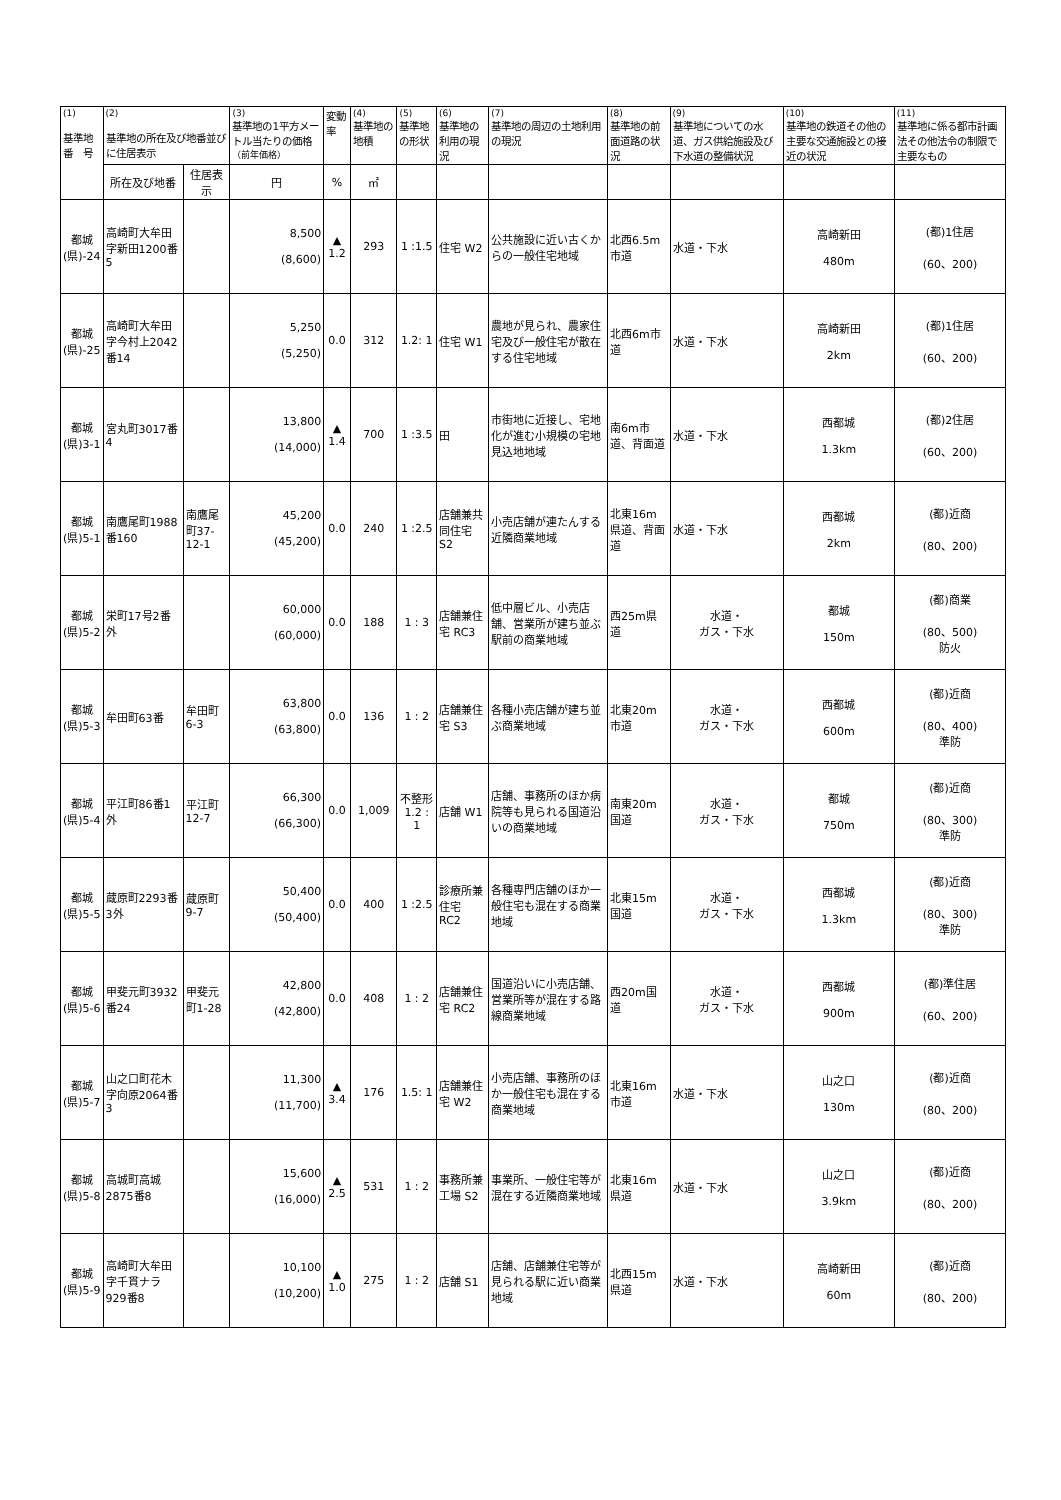| (1) 基準地 番 号 | (2) 基準地の所在及び地番並びに住居表示 | | (3) 基準地の1平方メートル当たりの価格 （前年価格） | 変動率 | (4) 基準地の地積 | (5) 基準地の形状 | (6) 基準地の利用の現況 | (7) 基準地の周辺の土地利用の現況 | (8) 基準地の前面道路の状況 | (9) 基準地についての水道、ガス供給施設及び下水道の整備状況 | (10) 基準地の鉄道その他の主要な交通施設との接近の状況 | (11) 基準地に係る都市計画法その他法令の制限で主要なもの |
| --- | --- | --- | --- | --- | --- | --- | --- | --- | --- | --- | --- | --- |
| | 所在及び地番 | 住居表示 | 円 | % | ㎡ | | | | | | | |
| 都城 (県)-24 | 高崎町大牟田字新田1200番5 | | 8,500 (8,600) | ▲ 1.2 | 293 | 1 :1.5 | 住宅 W2 | 公共施設に近い古くからの一般住宅地域 | 北西6.5m市道 | 水道・下水 | 高崎新田 480m | (都)1住居 (60、200) |
| 都城 (県)-25 | 高崎町大牟田字今村上2042番14 | | 5,250 (5,250) | 0.0 | 312 | 1.2: 1 | 住宅 W1 | 農地が見られ、農家住宅及び一般住宅が散在する住宅地域 | 北西6m市道 | 水道・下水 | 高崎新田 2km | (都)1住居 (60、200) |
| 都城 (県)3-1 | 宮丸町3017番4 | | 13,800 (14,000) | ▲ 1.4 | 700 | 1 :3.5 | 田 | 市街地に近接し、宅地化が進む小規模の宅地見込地地域 | 南6m市道、背面道 | 水道・下水 | 西都城 1.3km | (都)2住居 (60、200) |
| 都城 (県)5-1 | 南鷹尾町1988番160 | 南鷹尾町37-12-1 | 45,200 (45,200) | 0.0 | 240 | 1 :2.5 | 店舗兼共同住宅 S2 | 小売店舗が連たんする近隣商業地域 | 北東16m県道、背面道 | 水道・下水 | 西都城 2km | (都)近商 (80、200) |
| 都城 (県)5-2 | 栄町17号2番外 | | 60,000 (60,000) | 0.0 | 188 | 1 : 3 | 店舗兼住宅 RC3 | 低中層ビル、小売店舗、営業所が建ち並ぶ駅前の商業地域 | 西25m県道 | 水道・ ガス・下水 | 都城 150m | (都)商業 (80、500) 防火 |
| 都城 (県)5-3 | 牟田町63番 | 牟田町6-3 | 63,800 (63,800) | 0.0 | 136 | 1 : 2 | 店舗兼住宅 S3 | 各種小売店舗が建ち並ぶ商業地域 | 北東20m市道 | 水道・ ガス・下水 | 西都城 600m | (都)近商 (80、400) 準防 |
| 都城 (県)5-4 | 平江町86番1外 | 平江町12-7 | 66,300 (66,300) | 0.0 | 1,009 | 不整形 1.2 : 1 | 店舗 W1 | 店舗、事務所のほか病院等も見られる国道沿いの商業地域 | 南東20m国道 | 水道・ ガス・下水 | 都城 750m | (都)近商 (80、300) 準防 |
| 都城 (県)5-5 | 蔵原町2293番3外 | 蔵原町9-7 | 50,400 (50,400) | 0.0 | 400 | 1 :2.5 | 診療所兼住宅 RC2 | 各種専門店舗のほか一般住宅も混在する商業地域 | 北東15m国道 | 水道・ ガス・下水 | 西都城 1.3km | (都)近商 (80、300) 準防 |
| 都城 (県)5-6 | 甲斐元町3932番24 | 甲斐元町1-28 | 42,800 (42,800) | 0.0 | 408 | 1 : 2 | 店舗兼住宅 RC2 | 国道沿いに小売店舗、営業所等が混在する路線商業地域 | 西20m国道 | 水道・ ガス・下水 | 西都城 900m | (都)準住居 (60、200) |
| 都城 (県)5-7 | 山之口町花木字向原2064番3 | | 11,300 (11,700) | ▲ 3.4 | 176 | 1.5: 1 | 店舗兼住宅 W2 | 小売店舗、事務所のほか一般住宅も混在する商業地域 | 北東16m市道 | 水道・下水 | 山之口 130m | (都)近商 (80、200) |
| 都城 (県)5-8 | 高城町高城2875番8 | | 15,600 (16,000) | ▲ 2.5 | 531 | 1 : 2 | 事務所兼工場 S2 | 事業所、一般住宅等が混在する近隣商業地域 | 北東16m県道 | 水道・下水 | 山之口 3.9km | (都)近商 (80、200) |
| 都城 (県)5-9 | 高崎町大牟田字千貫ナラ929番8 | | 10,100 (10,200) | ▲ 1.0 | 275 | 1 : 2 | 店舗 S1 | 店舗、店舗兼住宅等が見られる駅に近い商業地域 | 北西15m県道 | 水道・下水 | 高崎新田 60m | (都)近商 (80、200) |